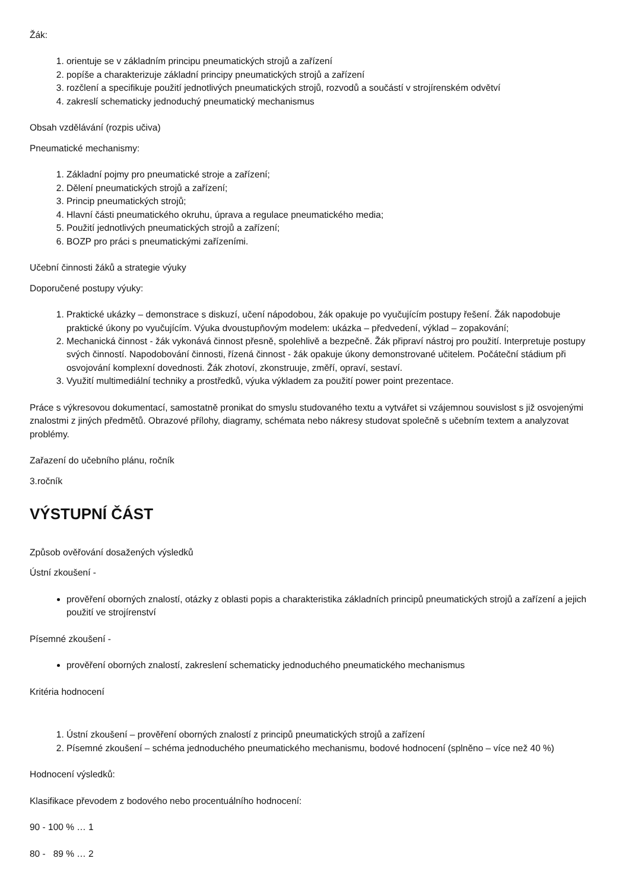Žák:
1. orientuje se v základním principu pneumatických strojů a zařízení
2. popíše a charakterizuje základní principy pneumatických strojů a zařízení
3. rozčlení a specifikuje použití jednotlivých pneumatických strojů, rozvodů a součástí v strojírenském odvětví
4. zakreslí schematicky jednoduchý pneumatický mechanismus
Obsah vzdělávání (rozpis učiva)
Pneumatické mechanismy:
1. Základní pojmy pro pneumatické stroje a zařízení;
2. Dělení pneumatických strojů a zařízení;
3. Princip pneumatických strojů;
4. Hlavní části pneumatického okruhu, úprava a regulace pneumatického media;
5. Použití jednotlivých pneumatických strojů a zařízení;
6. BOZP pro práci s pneumatickými zařízeními.
Učební činnosti žáků a strategie výuky
Doporučené postupy výuky:
1. Praktické ukázky – demonstrace s diskuzí, učení nápodobou, žák opakuje po vyučujícím postupy řešení. Žák napodobuje praktické úkony po vyučujícím. Výuka dvoustupňovým modelem: ukázka – předvedení, výklad – zopakování;
2. Mechanická činnost - žák vykonává činnost přesně, spolehlivě a bezpečně. Žák připraví nástroj pro použití. Interpretuje postupy svých činností. Napodobování činnosti, řízená činnost - žák opakuje úkony demonstrované učitelem. Počáteční stádium při osvojování komplexní dovednosti. Žák zhotoví, zkonstruuje, změří, opraví, sestaví.
3. Využití multimediální techniky a prostředků, výuka výkladem za použití power point prezentace.
Práce s výkresovou dokumentací, samostatně pronikat do smyslu studovaného textu a vytvářet si vzájemnou souvislost s již osvojenými znalostmi z jiných předmětů. Obrazové přílohy, diagramy, schémata nebo nákresy studovat společně s učebním textem a analyzovat problémy.
Zařazení do učebního plánu, ročník
3.ročník
VÝSTUPNÍ ČÁST
Způsob ověřování dosažených výsledků
Ústní zkoušení -
prověření oborných znalostí, otázky z oblasti popis a charakteristika základních principů pneumatických strojů a zařízení a jejich použití ve strojírenství
Písemné zkoušení -
prověření oborných znalostí, zakreslení schematicky jednoduchého pneumatického mechanismus
Kritéria hodnocení
1. Ústní zkoušení – prověření oborných znalostí z principů pneumatických strojů a zařízení
2. Písemné zkoušení – schéma jednoduchého pneumatického mechanismu, bodové hodnocení (splněno – více než 40 %)
Hodnocení výsledků:
Klasifikace převodem z bodového nebo procentuálního hodnocení:
90 - 100 % … 1
80 - 89 % … 2